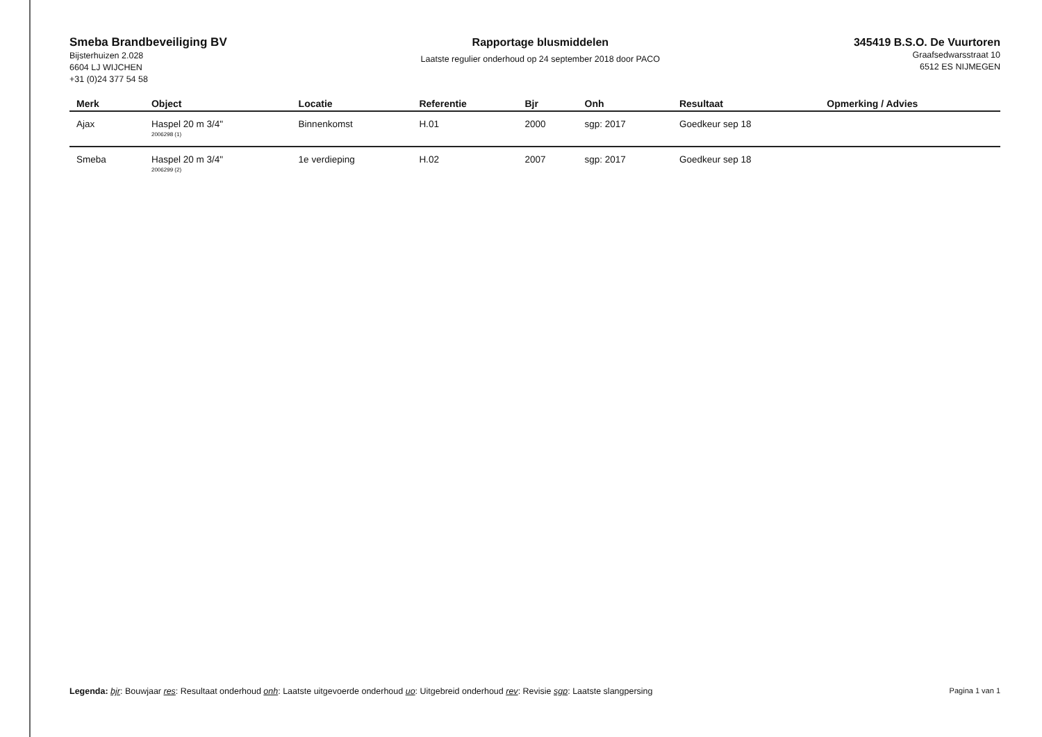Smeba Brandbeveiliging BV
Bijsterhuizen 2.028
6604 LJ WIJCHEN
+31 (0)24 377 54 58
Rapportage blusmiddelen
Laatste regulier onderhoud op 24 september 2018 door PACO
345419 B.S.O. De Vuurtoren
Graafsedwarsstraat 10
6512 ES NIJMEGEN
| Merk | Object | Locatie | Referentie | Bjr | Onh | Resultaat | Opmerking / Advies |
| --- | --- | --- | --- | --- | --- | --- | --- |
| Ajax | Haspel 20 m 3/4" 2006298 (1) | Binnenkomst | H.01 | 2000 | sgp: 2017 | Goedkeur sep 18 | |
| Smeba | Haspel 20 m 3/4" 2006299 (2) | 1e verdieping | H.02 | 2007 | sgp: 2017 | Goedkeur sep 18 | |
Legenda: bjr: Bouwjaar res: Resultaat onderhoud onh: Laatste uitgevoerde onderhoud uo: Uitgebreid onderhoud rev: Revisie sgp: Laatste slangpersing
Pagina 1 van 1